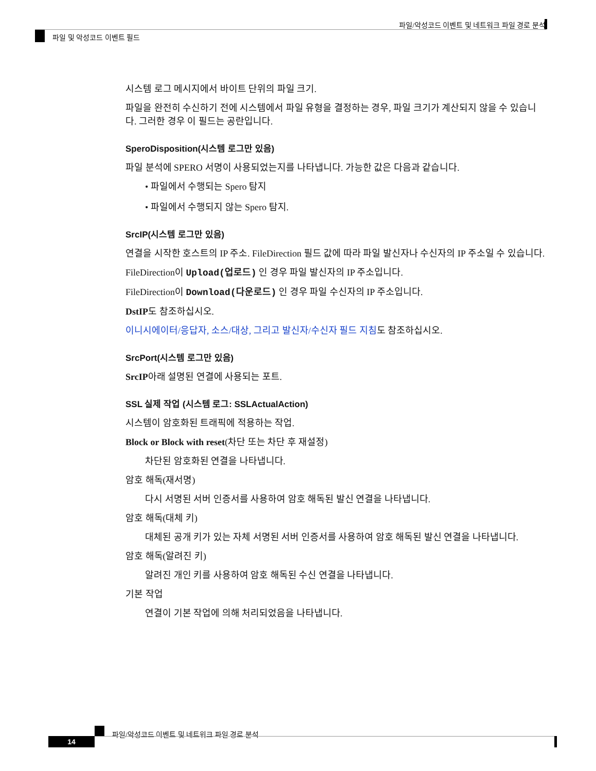파일/악성코드 이벤트 및 네트워크 파일 경로 분석
파일 및 악성코드 이벤트 필드
시스템 로그 메시지에서 바이트 단위의 파일 크기.
파일을 완전히 수신하기 전에 시스템에서 파일 유형을 결정하는 경우, 파일 크기가 계산되지 않을 수 있습니다. 그러한 경우 이 필드는 공란입니다.
SperoDisposition(시스템 로그만 있음)
파일 분석에 SPERO 서명이 사용되었는지를 나타냅니다. 가능한 값은 다음과 같습니다.
• 파일에서 수행되는 Spero 탐지
• 파일에서 수행되지 않는 Spero 탐지.
SrcIP(시스템 로그만 있음)
연결을 시작한 호스트의 IP 주소. FileDirection 필드 값에 따라 파일 발신자나 수신자의 IP 주소일 수 있습니다.
FileDirection이 Upload(업로드) 인 경우 파일 발신자의 IP 주소입니다.
FileDirection이 Download(다운로드) 인 경우 파일 수신자의 IP 주소입니다.
DstIP도 참조하십시오.
이니시에이터/응답자, 소스/대상, 그리고 발신자/수신자 필드 지침도 참조하십시오.
SrcPort(시스템 로그만 있음)
SrcIP아래 설명된 연결에 사용되는 포트.
SSL 실제 작업 (시스템 로그: SSLActualAction)
시스템이 암호화된 트래픽에 적용하는 작업.
Block or Block with reset(차단 또는 차단 후 재설정)
차단된 암호화된 연결을 나타냅니다.
암호 해독(재서명)
다시 서명된 서버 인증서를 사용하여 암호 해독된 발신 연결을 나타냅니다.
암호 해독(대체 키)
대체된 공개 키가 있는 자체 서명된 서버 인증서를 사용하여 암호 해독된 발신 연결을 나타냅니다.
암호 해독(알려진 키)
알려진 개인 키를 사용하여 암호 해독된 수신 연결을 나타냅니다.
기본 작업
연결이 기본 작업에 의해 처리되었음을 나타냅니다.
파일/악성코드 이벤트 및 네트워크 파일 경로 분석
14